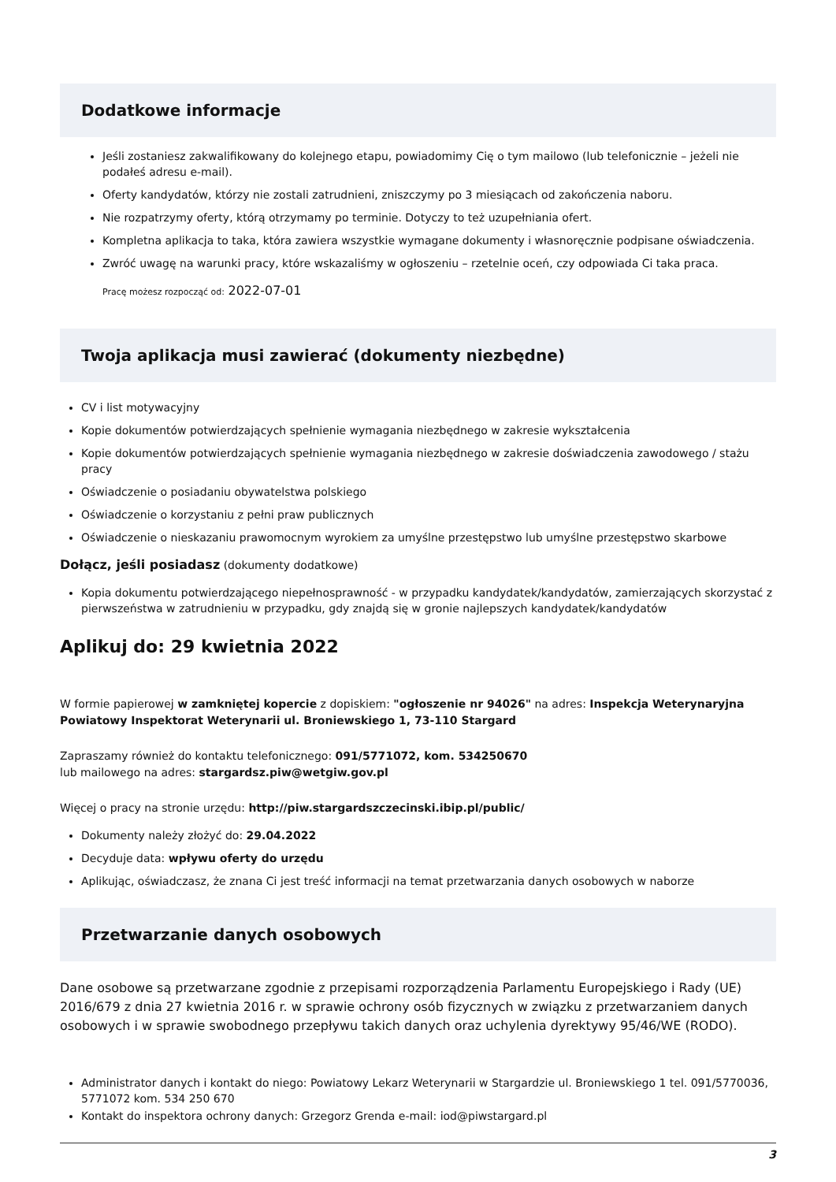Dodatkowe informacje
Jeśli zostaniesz zakwalifikowany do kolejnego etapu, powiadomimy Cię o tym mailowo (lub telefonicznie – jeżeli nie podałeś adresu e-mail).
Oferty kandydatów, którzy nie zostali zatrudnieni, zniszczymy po 3 miesiącach od zakończenia naboru.
Nie rozpatrzymy oferty, którą otrzymamy po terminie. Dotyczy to też uzupełniania ofert.
Kompletna aplikacja to taka, która zawiera wszystkie wymagane dokumenty i własnoręcznie podpisane oświadczenia.
Zwróć uwagę na warunki pracy, które wskazaliśmy w ogłoszeniu – rzetelnie oceń, czy odpowiada Ci taka praca.
Pracę możesz rozpocząć od: 2022-07-01
Twoja aplikacja musi zawierać (dokumenty niezbędne)
CV i list motywacyjny
Kopie dokumentów potwierdzających spełnienie wymagania niezbędnego w zakresie wykształcenia
Kopie dokumentów potwierdzających spełnienie wymagania niezbędnego w zakresie doświadczenia zawodowego / stażu pracy
Oświadczenie o posiadaniu obywatelstwa polskiego
Oświadczenie o korzystaniu z pełni praw publicznych
Oświadczenie o nieskazaniu prawomocnym wyrokiem za umyślne przestępstwo lub umyślne przestępstwo skarbowe
Dołącz, jeśli posiadasz (dokumenty dodatkowe)
Kopia dokumentu potwierdzającego niepełnosprawność - w przypadku kandydatek/kandydatów, zamierzających skorzystać z pierwszeństwa w zatrudnieniu w przypadku, gdy znajdą się w gronie najlepszych kandydatek/kandydatów
Aplikuj do: 29 kwietnia 2022
W formie papierowej w zamkniętej kopercie z dopiskiem: "ogłoszenie nr 94026" na adres: Inspekcja Weterynaryjna Powiatowy Inspektorat Weterynarii ul. Broniewskiego 1, 73-110 Stargard
Zapraszamy również do kontaktu telefonicznego: 091/5771072, kom. 534250670
lub mailowego na adres: stargardsz.piw@wetgiw.gov.pl
Więcej o pracy na stronie urzędu: http://piw.stargardszczecinski.ibip.pl/public/
Dokumenty należy złożyć do: 29.04.2022
Decyduje data: wpływu oferty do urzędu
Aplikując, oświadczasz, że znana Ci jest treść informacji na temat przetwarzania danych osobowych w naborze
Przetwarzanie danych osobowych
Dane osobowe są przetwarzane zgodnie z przepisami rozporządzenia Parlamentu Europejskiego i Rady (UE) 2016/679 z dnia 27 kwietnia 2016 r. w sprawie ochrony osób fizycznych w związku z przetwarzaniem danych osobowych i w sprawie swobodnego przepływu takich danych oraz uchylenia dyrektywy 95/46/WE (RODO).
Administrator danych i kontakt do niego: Powiatowy Lekarz Weterynarii w Stargardzie ul. Broniewskiego 1 tel. 091/5770036, 5771072 kom. 534 250 670
Kontakt do inspektora ochrony danych: Grzegorz Grenda e-mail: iod@piwstargard.pl
3